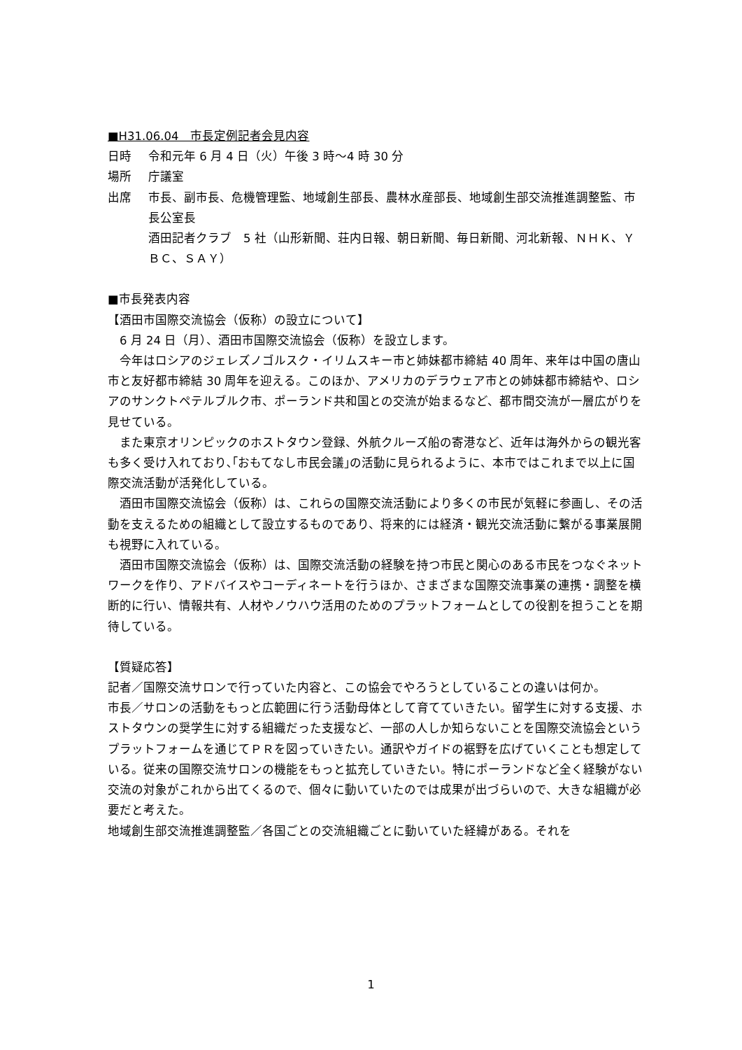■H31.06.04　市長定例記者会見内容
日時 令和元年 6 月 4 日（火）午後 3 時～4 時 30 分
場所 庁議室
出席 市長、副市長、危機管理監、地域創生部長、農林水産部長、地域創生部交流推進調整監、市長公室長
酒田記者クラブ　5 社（山形新聞、荘内日報、朝日新聞、毎日新聞、河北新報、ＮＨＫ、ＹＢＣ、ＳＡＹ）
■市長発表内容
【酒田市国際交流協会（仮称）の設立について】
　6 月 24 日（月）、酒田市国際交流協会（仮称）を設立します。
　今年はロシアのジェレズノゴルスク・イリムスキー市と姉妹都市締結 40 周年、来年は中国の唐山市と友好都市締結 30 周年を迎える。このほか、アメリカのデラウェア市との姉妹都市締結や、ロシアのサンクトペテルブルク市、ポーランド共和国との交流が始まるなど、都市間交流が一層広がりを見せている。
　また東京オリンピックのホストタウン登録、外航クルーズ船の寄港など、近年は海外からの観光客も多く受け入れており､｢おもてなし市民会議｣の活動に見られるように、本市ではこれまで以上に国際交流活動が活発化している。
　酒田市国際交流協会（仮称）は、これらの国際交流活動により多くの市民が気軽に参画し、その活動を支えるための組織として設立するものであり、将来的には経済・観光交流活動に繋がる事業展開も視野に入れている。
　酒田市国際交流協会（仮称）は、国際交流活動の経験を持つ市民と関心のある市民をつなぐネットワークを作り、アドバイスやコーディネートを行うほか、さまざまな国際交流事業の連携・調整を横断的に行い、情報共有、人材やノウハウ活用のためのプラットフォームとしての役割を担うことを期待している。
【質疑応答】
記者／国際交流サロンで行っていた内容と、この協会でやろうとしていることの違いは何か。
市長／サロンの活動をもっと広範囲に行う活動母体として育てていきたい。留学生に対する支援、ホストタウンの奨学生に対する組織だった支援など、一部の人しか知らないことを国際交流協会というプラットフォームを通じてＰＲを図っていきたい。通訳やガイドの裾野を広げていくことも想定している。従来の国際交流サロンの機能をもっと拡充していきたい。特にポーランドなど全く経験がない交流の対象がこれから出てくるので、個々に動いていたのでは成果が出づらいので、大きな組織が必要だと考えた。
地域創生部交流推進調整監／各国ごとの交流組織ごとに動いていた経緯がある。それを
1